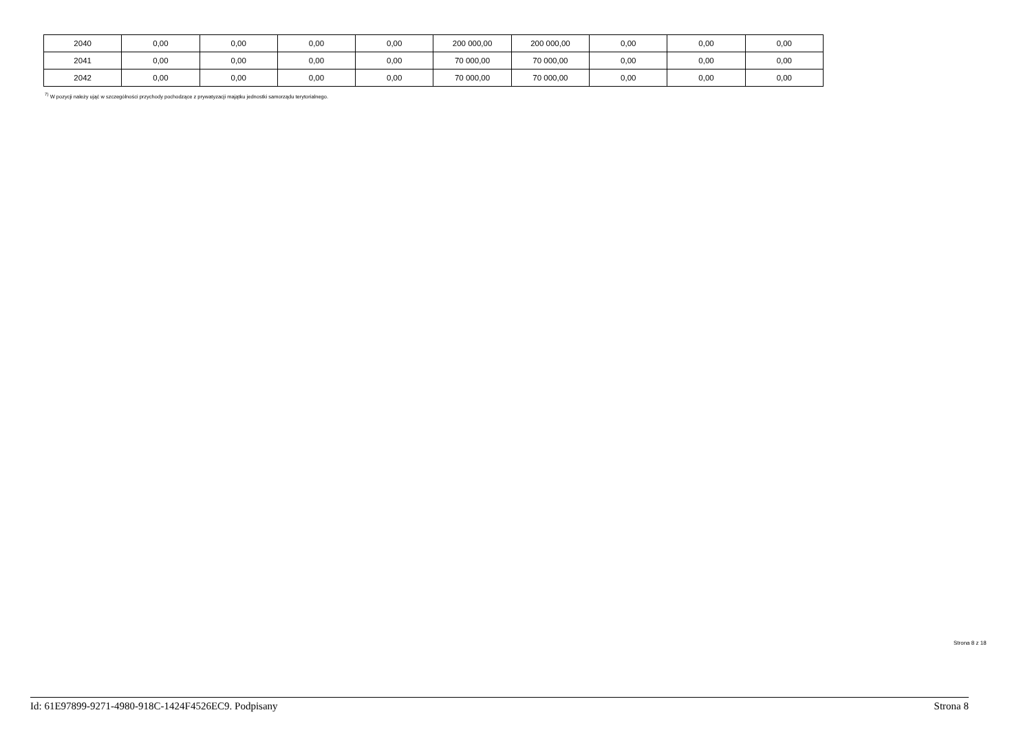| 2040 | 0,00 | 0,00 | 0,00 | 0,00 | 200 000,00 | 200 000,00 | 0,00 | 0,00 | 0,00 |
| 2041 | 0,00 | 0,00 | 0,00 | 0,00 | 70 000,00 | 70 000,00 | 0,00 | 0,00 | 0,00 |
| 2042 | 0,00 | 0,00 | 0,00 | 0,00 | 70 000,00 | 70 000,00 | 0,00 | 0,00 | 0,00 |
<sup>7)</sup> W pozycji należy ująć w szczególności przychody pochodzące z prywatyzacji majątku jednostki samorządu terytorialnego.
Strona 8 z 18
Id: 61E97899-9271-4980-918C-1424F4526EC9. Podpisany Strona 8